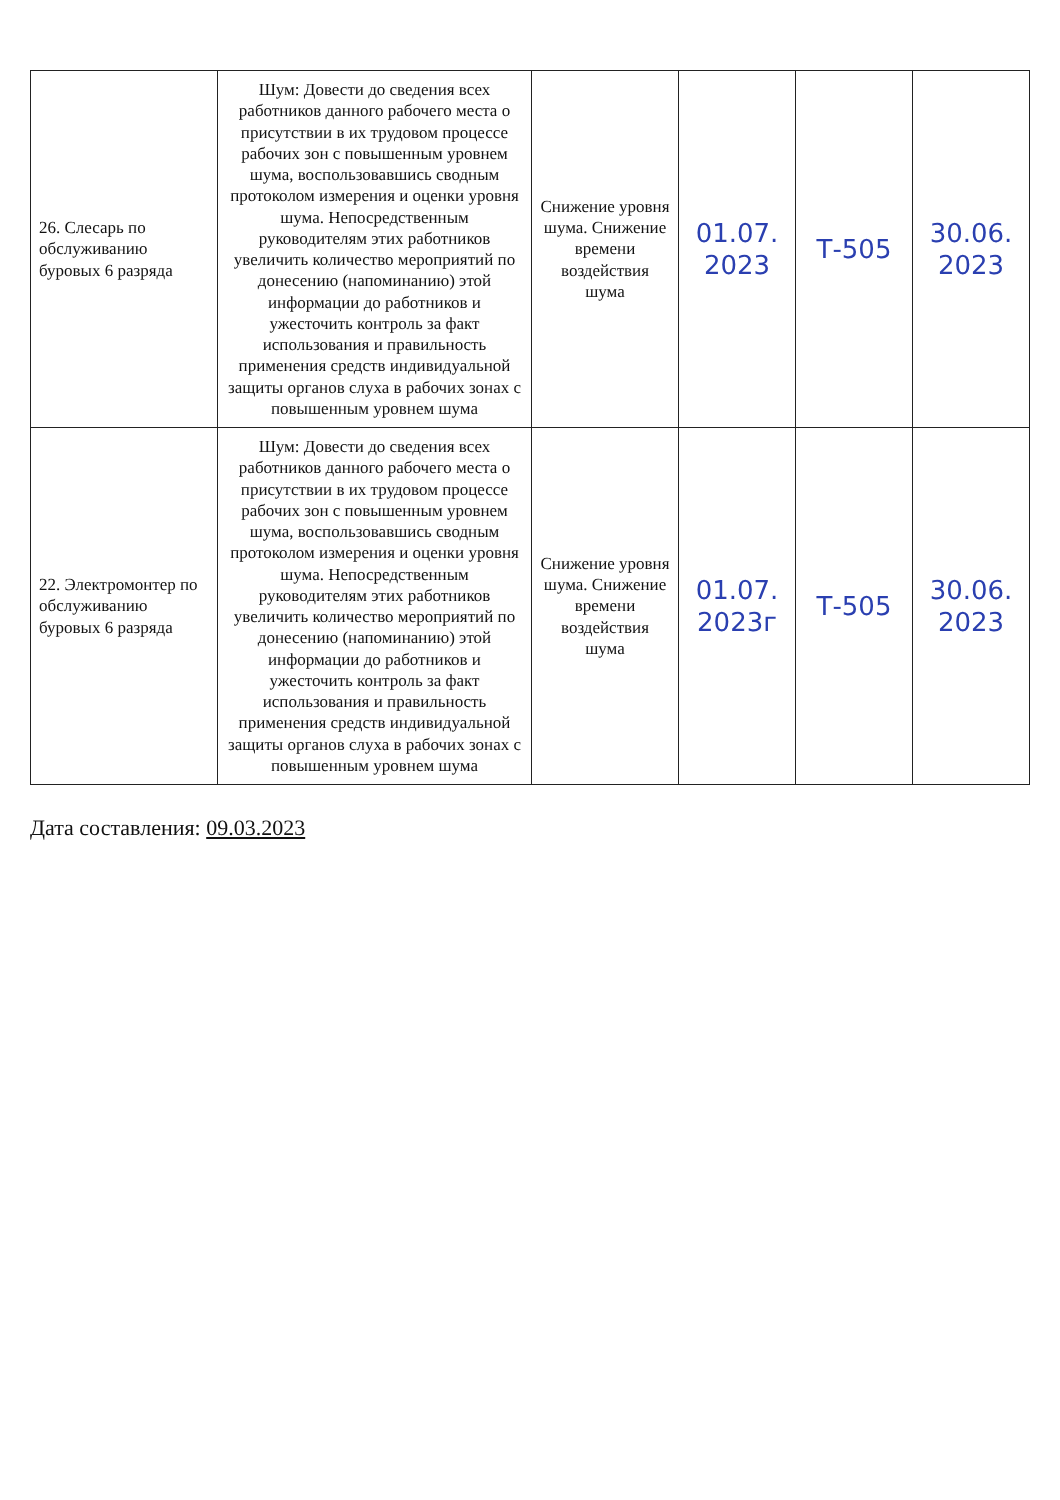| 26. Слесарь по обслуживанию буровых 6 разряда | Шум: Довести до сведения всех работников данного рабочего места о присутствии в их трудовом процессе рабочих зон с повышенным уровнем шума, воспользовавшись сводным протоколом измерения и оценки уровня шума. Непосредственным руководителям этих работников увеличить количество мероприятий по донесению (напоминанию) этой информации до работников и ужесточить контроль за факт использования и правильность применения средств индивидуальной защиты органов слуха в рабочих зонах с повышенным уровнем шума | Снижение уровня шума. Снижение времени воздействия шума | 01.07. 2023 | Т-505 | 30.06. 2023 |
| 22. Электромонтер по обслуживанию буровых 6 разряда | Шум: Довести до сведения всех работников данного рабочего места о присутствии в их трудовом процессе рабочих зон с повышенным уровнем шума, воспользовавшись сводным протоколом измерения и оценки уровня шума. Непосредственным руководителям этих работников увеличить количество мероприятий по донесению (напоминанию) этой информации до работников и ужесточить контроль за факт использования и правильность применения средств индивидуальной защиты органов слуха в рабочих зонах с повышенным уровнем шума | Снижение уровня шума. Снижение времени воздействия шума | 01.07. 2023г | Т-505 | 30.06. 2023 |
Дата составления: 09.03.2023